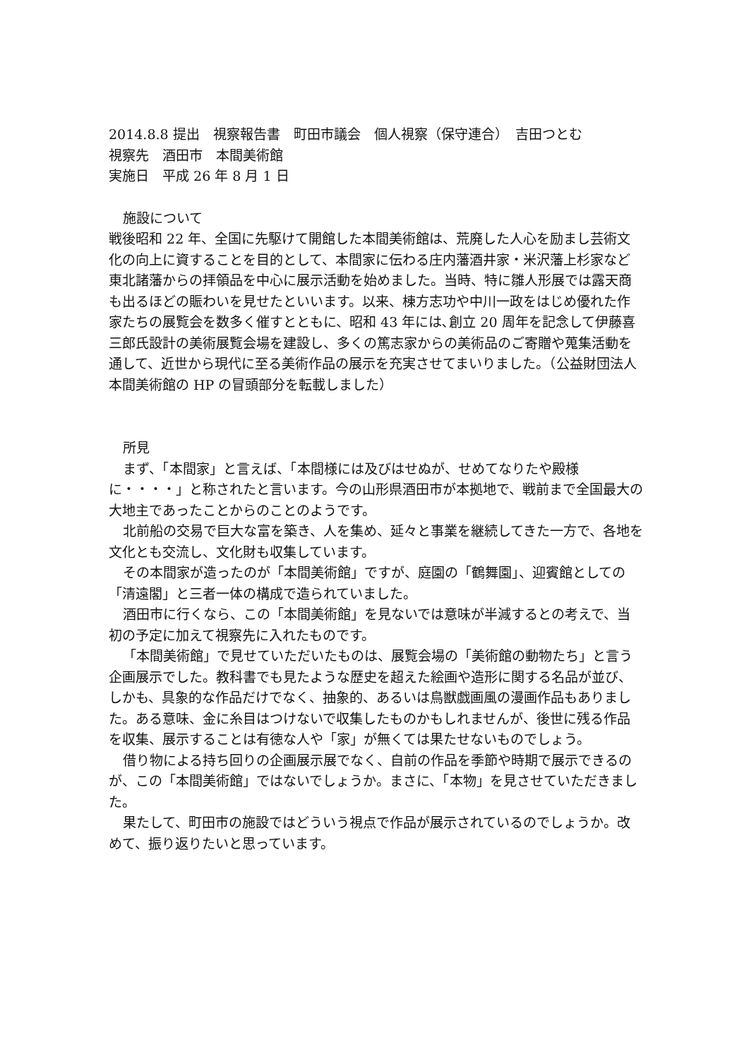2014.8.8 提出　視察報告書　町田市議会　個人視察（保守連合）　吉田つとむ
視察先　酒田市　本間美術館
実施日　平成 26 年 8 月 1 日
施設について
戦後昭和 22 年、全国に先駆けて開館した本間美術館は、荒廃した人心を励まし芸術文化の向上に資することを目的として、本間家に伝わる庄内藩酒井家・米沢藩上杉家など東北諸藩からの拝領品を中心に展示活動を始めました。当時、特に雛人形展では露天商も出るほどの賑わいを見せたといいます。以来、棟方志功や中川一政をはじめ優れた作家たちの展覧会を数多く催すとともに、昭和 43 年には､創立 20 周年を記念して伊藤喜三郎氏設計の美術展覧会場を建設し、多くの篤志家からの美術品のご寄贈や蒐集活動を通して、近世から現代に至る美術作品の展示を充実させてまいりました。（公益財団法人　本間美術館の HP の冒頭部分を転載しました）
所見
まず、「本間家」と言えば、「本間様には及びはせぬが、せめてなりたや殿様に・・・・」と称されたと言います。今の山形県酒田市が本拠地で、戦前まで全国最大の大地主であったことからのことのようです。
北前船の交易で巨大な富を築き、人を集め、延々と事業を継続してきた一方で、各地を文化とも交流し、文化財も収集しています。
その本間家が造ったのが「本間美術館」ですが、庭園の「鶴舞園」、迎賓館としての「清遠閣」と三者一体の構成で造られていました。
酒田市に行くなら、この「本間美術館」を見ないでは意味が半減するとの考えで、当初の予定に加えて視察先に入れたものです。
「本間美術館」で見せていただいたものは、展覧会場の「美術館の動物たち」と言う企画展示でした。教科書でも見たような歴史を超えた絵画や造形に関する名品が並び、しかも、具象的な作品だけでなく、抽象的、あるいは鳥獣戯画風の漫画作品もありました。ある意味、金に糸目はつけないで収集したものかもしれませんが、後世に残る作品を収集、展示することは有徳な人や「家」が無くては果たせないものでしょう。
借り物による持ち回りの企画展示展でなく、自前の作品を季節や時期で展示できるのが、この「本間美術館」ではないでしょうか。まさに、「本物」を見させていただきました。
果たして、町田市の施設ではどういう視点で作品が展示されているのでしょうか。改めて、振り返りたいと思っています。